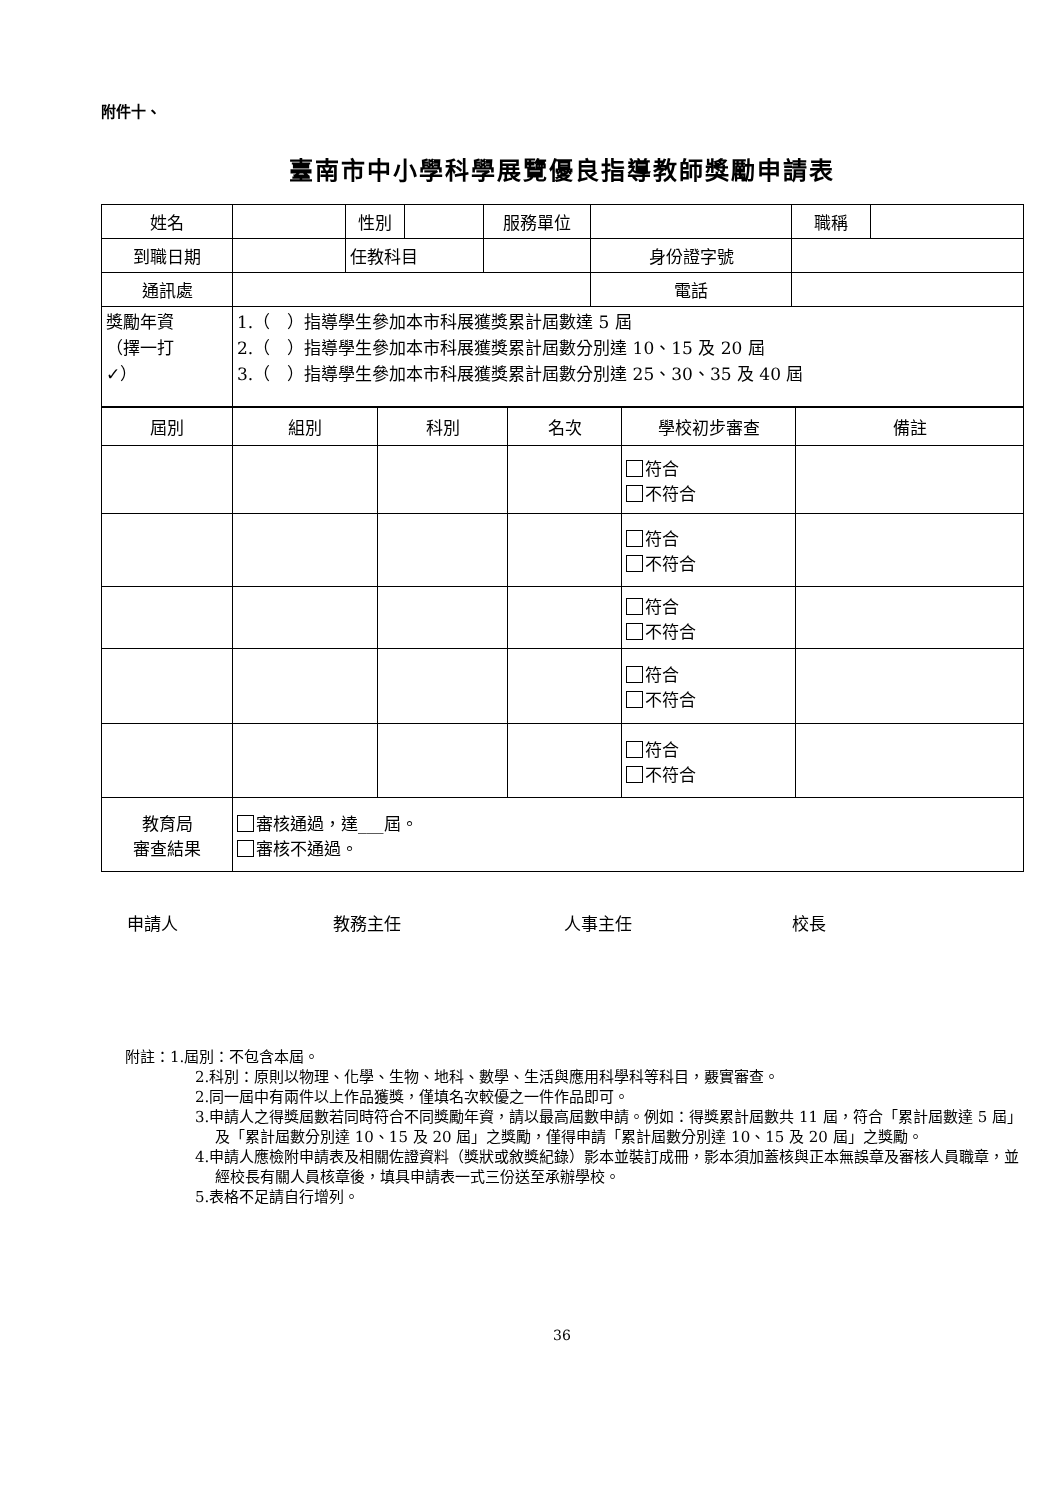附件十、
臺南市中小學科學展覽優良指導教師獎勵申請表
| 姓名 | | 性別 | | 服務單位 | | 職稱 | |
| 到職日期 | | 任教科目 | | | 身份證字號 | | |
| 通訊處 | | | | | 電話 | | |
| 獎勵年資 （擇一打 ✓） | 1.（ ）指導學生參加本市科展獲獎累計屆數達 5 屆 2.（ ）指導學生參加本市科展獲獎累計屆數分別達 10、15 及 20 屆 3.（ ）指導學生參加本市科展獲獎累計屆數分別達 25、30、35 及 40 屆 | | | | | | |
| 屆別 | 組別 | 科別 | 名次 | 學校初步審查 | 備註 |
| | | | | 符合 不符合 | |
| | | | | 符合 不符合 | |
| | | | | 符合 不符合 | |
| | | | | 符合 不符合 | |
| | | | | 符合 不符合 | |
| 教育局 審查結果 | 審核通過，達___屆。 審核不通過。 | | | | |
申請人 教務主任 人事主任 校長
附註：1.屆別：不包含本屆。
2.科別：原則以物理、化學、生物、地科、數學、生活與應用科學科等科目，覈實審查。
2.同一屆中有兩件以上作品獲獎，僅填名次較優之一件作品即可。
3.申請人之得獎屆數若同時符合不同獎勵年資，請以最高屆數申請。例如：得獎累計屆數共 11 屆，符合「累計屆數達 5 屆」及「累計屆數分別達 10、15 及 20 屆」之獎勵，僅得申請「累計屆數分別達 10、15 及 20 屆」之獎勵。
4.申請人應檢附申請表及相關佐證資料（獎狀或敘獎紀錄）影本並裝訂成冊，影本須加蓋核與正本無誤章及審核人員職章，並經校長有關人員核章後，填具申請表一式三份送至承辦學校。
5.表格不足請自行增列。
36